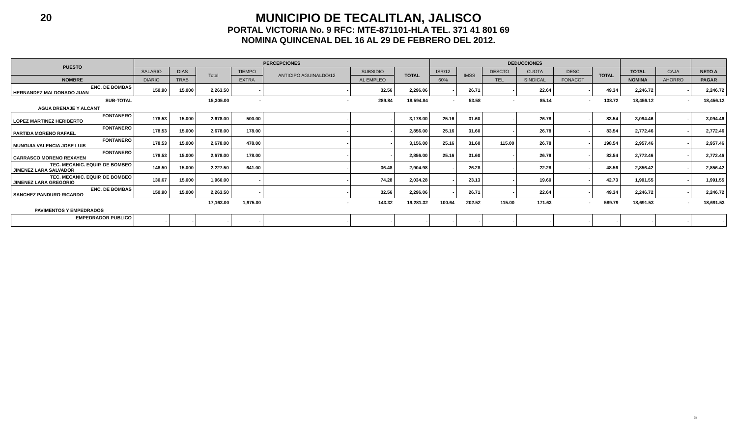20
MUNICIPIO DE TECALITLAN, JALISCO
PORTAL VICTORIA No. 9 RFC: MTE-871101-HLA TEL. 371 41 801 69
NOMINA QUINCENAL DEL 16 AL 29 DE FEBRERO DEL 2012.
| PUESTO | PERCEPCIONES | | | | | | | DEDUCCIONES | | | | | | | | |
| --- | --- | --- | --- | --- | --- | --- | --- | --- | --- | --- | --- | --- | --- | --- | --- | --- |
| | SALARIO | DIAS | Total | TIEMPO | ANTICIPO AGUINALDO/12 | SUBSIDIO | TOTAL | ISR/12 | IMSS | DESCTO | CUOTA | DESC | TOTAL | TOTAL | CAJA | NETO A |
| NOMBRE | DIARIO | TRAB | | EXTRA | | AL EMPLEO | | 60% | | TEL | SINDICAL | FONACOT | | NOMINA | AHORRO | PAGAR |
| ENC. DE BOMBAS HERNANDEZ MALDONADO JUAN | 150.90 | 15.000 | 2,263.50 | - | - | 32.56 | 2,296.06 | - | 26.71 | - | 22.64 | - | 49.34 | 2,246.72 | - | 2,246.72 |
| SUB-TOTAL | | | 15,305.00 | - | - | 289.84 | 18,594.84 | - | 53.58 | - | 85.14 | - | 138.72 | 18,456.12 | - | 18,456.12 |
| AGUA DRENAJE Y ALCANT | | | | | | | | | | | | | | | | |
| FONTANERO LOPEZ MARTINEZ HERIBERTO | 178.53 | 15.000 | 2,678.00 | 500.00 | - | - | 3,178.00 | 25.16 | 31.60 | - | 26.78 | - | 83.54 | 3,094.46 | - | 3,094.46 |
| FONTANERO PARTIDA MORENO RAFAEL | 178.53 | 15.000 | 2,678.00 | 178.00 | - | - | 2,856.00 | 25.16 | 31.60 | - | 26.78 | - | 83.54 | 2,772.46 | - | 2,772.46 |
| FONTANERO MUNGUIA VALENCIA JOSE LUIS | 178.53 | 15.000 | 2,678.00 | 478.00 | - | - | 3,156.00 | 25.16 | 31.60 | 115.00 | 26.78 | - | 198.54 | 2,957.46 | - | 2,957.46 |
| FONTANERO CARRASCO MORENO REXAYEN | 178.53 | 15.000 | 2,678.00 | 178.00 | - | - | 2,856.00 | 25.16 | 31.60 | - | 26.78 | - | 83.54 | 2,772.46 | - | 2,772.46 |
| TEC. MECANIC. EQUIP. DE BOMBEO JIMENEZ LARA SALVADOR | 148.50 | 15.000 | 2,227.50 | 641.00 | - | 36.48 | 2,904.98 | - | 26.28 | - | 22.28 | - | 48.56 | 2,856.42 | - | 2,856.42 |
| TEC. MECANIC. EQUIP. DE BOMBEO JIMENEZ LARA GREGORIO | 130.67 | 15.000 | 1,960.00 | - | - | 74.28 | 2,034.28 | - | 23.13 | - | 19.60 | - | 42.73 | 1,991.55 | - | 1,991.55 |
| ENC. DE BOMBAS SANCHEZ PANDURO RICARDO | 150.90 | 15.000 | 2,263.50 | - | - | 32.56 | 2,296.06 | - | 26.71 | - | 22.64 | - | 49.34 | 2,246.72 | - | 2,246.72 |
| | | | 17,163.00 | 1,975.00 | - | 143.32 | 19,281.32 | 100.64 | 202.52 | 115.00 | 171.63 | - | 589.79 | 18,691.53 | - | 18,691.53 |
| PAVIMENTOS Y EMPEDRADOS | | | | | | | | | | | | | | | | |
| EMPEDRADOR PUBLICO | - | - | - | - | - | - | - | - | - | - | - | - | - | - | - | - |
25